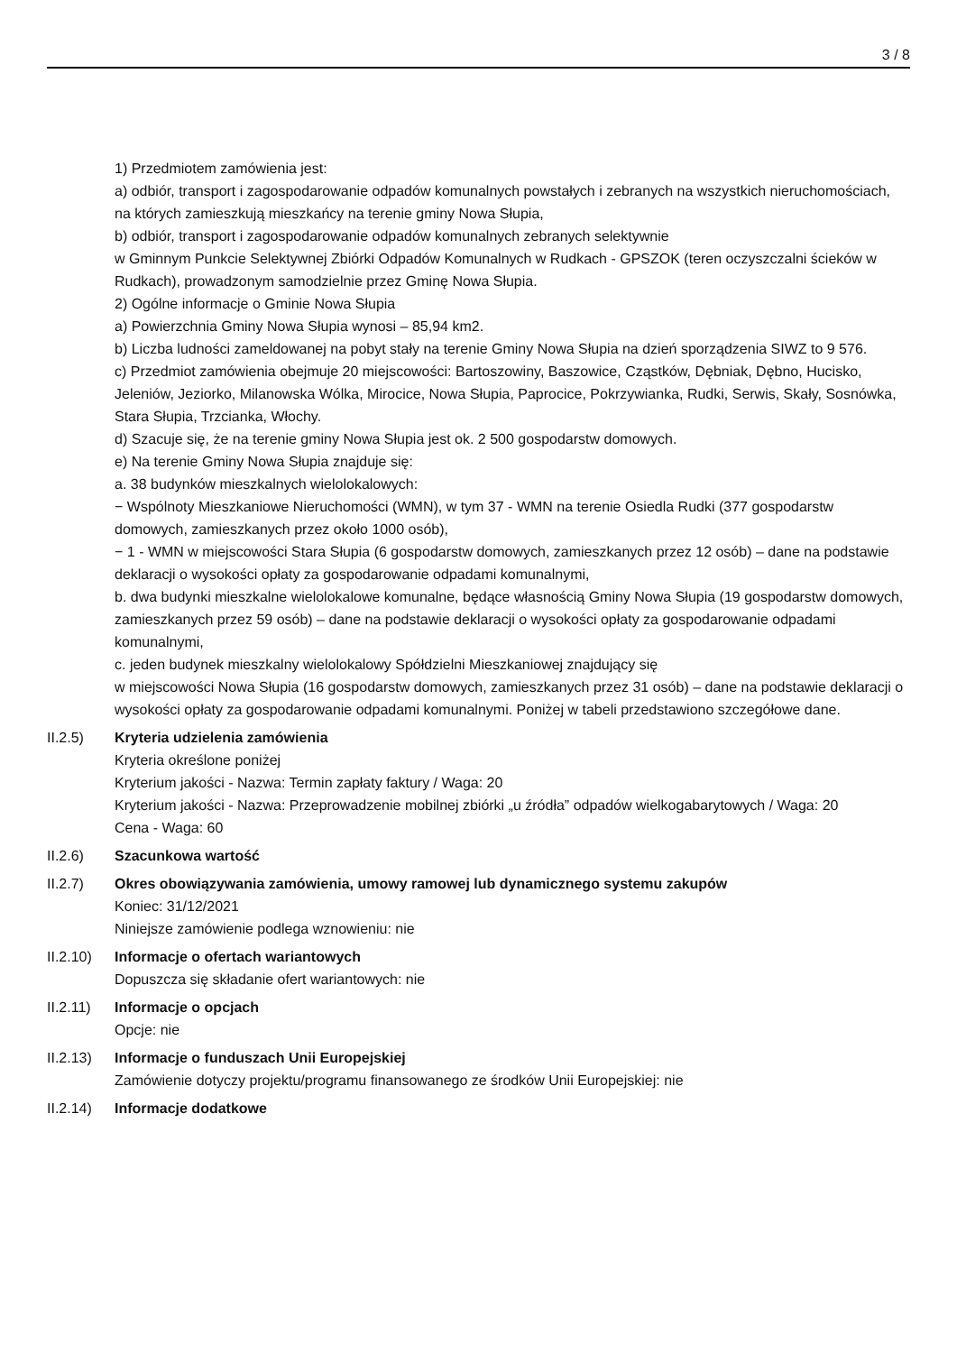3 / 8
1) Przedmiotem zamówienia jest:
a) odbiór, transport i zagospodarowanie odpadów komunalnych powstałych i zebranych na wszystkich nieruchomościach, na których zamieszkują mieszkańcy na terenie gminy Nowa Słupia,
b) odbiór, transport i zagospodarowanie odpadów komunalnych zebranych selektywnie
w Gminnym Punkcie Selektywnej Zbiórki Odpadów Komunalnych w Rudkach - GPSZOK (teren oczyszczalni ścieków w Rudkach), prowadzonym samodzielnie przez Gminę Nowa Słupia.
2) Ogólne informacje o Gminie Nowa Słupia
a) Powierzchnia Gminy Nowa Słupia wynosi – 85,94 km2.
b) Liczba ludności zameldowanej na pobyt stały na terenie Gminy Nowa Słupia na dzień sporządzenia SIWZ to 9 576.
c) Przedmiot zamówienia obejmuje 20 miejscowości: Bartoszowiny, Baszowice, Cząstków, Dębniak, Dębno, Hucisko, Jeleniów, Jeziorko, Milanowska Wólka, Mirocice, Nowa Słupia, Paprocice, Pokrzywianka, Rudki, Serwis, Skały, Sosnówka, Stara Słupia, Trzcianka, Włochy.
d) Szacuje się, że na terenie gminy Nowa Słupia jest ok. 2 500 gospodarstw domowych.
e) Na terenie Gminy Nowa Słupia znajduje się:
a. 38 budynków mieszkalnych wielolokalowych:
− Wspólnoty Mieszkaniowe Nieruchomości (WMN), w tym 37 - WMN na terenie Osiedla Rudki (377 gospodarstw domowych, zamieszkanych przez około 1000 osób),
− 1 - WMN w miejscowości Stara Słupia (6 gospodarstw domowych, zamieszkanych przez 12 osób) – dane na podstawie deklaracji o wysokości opłaty za gospodarowanie odpadami komunalnymi,
b. dwa budynki mieszkalne wielolokalowe komunalne, będące własnością Gminy Nowa Słupia (19 gospodarstw domowych, zamieszkanych przez 59 osób) – dane na podstawie deklaracji o wysokości opłaty za gospodarowanie odpadami komunalnymi,
c. jeden budynek mieszkalny wielolokalowy Spółdzielni Mieszkaniowej znajdujący się
w miejscowości Nowa Słupia (16 gospodarstw domowych, zamieszkanych przez 31 osób) – dane na podstawie deklaracji o wysokości opłaty za gospodarowanie odpadami komunalnymi. Poniżej w tabeli przedstawiono szczegółowe dane.
II.2.5) Kryteria udzielenia zamówienia
Kryteria określone poniżej
Kryterium jakości - Nazwa: Termin zapłaty faktury / Waga: 20
Kryterium jakości - Nazwa: Przeprowadzenie mobilnej zbiórki „u źródła” odpadów wielkogabarytowych / Waga: 20
Cena - Waga: 60
II.2.6) Szacunkowa wartość
II.2.7) Okres obowiązywania zamówienia, umowy ramowej lub dynamicznego systemu zakupów
Koniec: 31/12/2021
Niniejsze zamówienie podlega wznowieniu: nie
II.2.10)
Informacje o ofertach wariantowych
Dopuszcza się składanie ofert wariantowych: nie
II.2.11)
Informacje o opcjach
Opcje: nie
II.2.13)
Informacje o funduszach Unii Europejskiej
Zamówienie dotyczy projektu/programu finansowanego ze środków Unii Europejskiej: nie
II.2.14)
Informacje dodatkowe